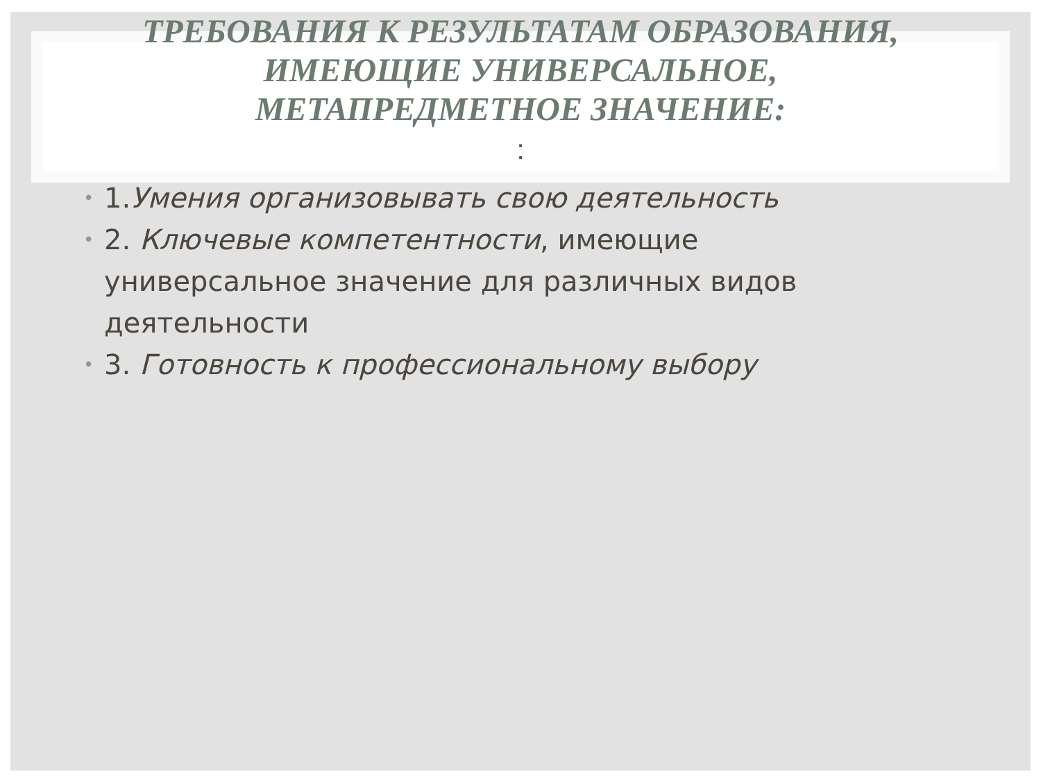ТРЕБОВАНИЯ К РЕЗУЛЬТАТАМ ОБРАЗОВАНИЯ,
ИМЕЮЩИЕ УНИВЕРСАЛЬНОЕ,
МЕТАПРЕДМЕТНОЕ ЗНАЧЕНИЕ:
:
• 1.Умения организовывать свою деятельность
• 2. Ключевые компетентности, имеющие универсальное значение для различных видов деятельности
• 3. Готовность к профессиональному выбору